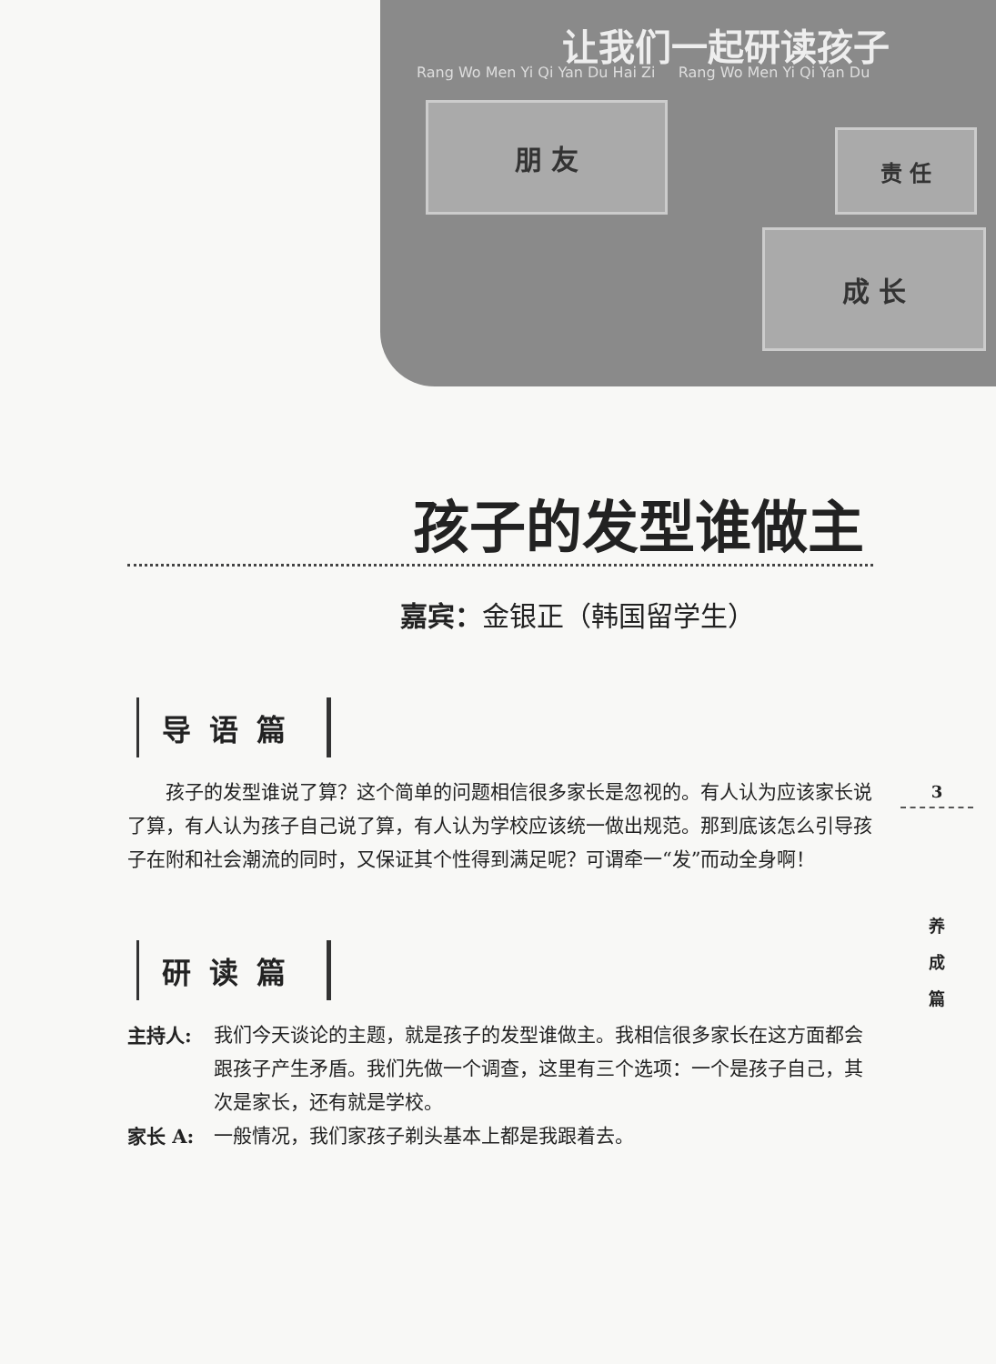让我们一起研读孩子
Rang Wo Men Yi Qi Yan Du Hai Zi Rang Wo Men Yi Qi Yan Du
朋 友
责 任
成 长
孩子的发型谁做主
嘉宾：金银正（韩国留学生）
导语篇
孩子的发型谁说了算？这个简单的问题相信很多家长是忽视的。有人认为应该家长说了算，有人认为孩子自己说了算，有人认为学校应该统一做出规范。那到底该怎么引导孩子在附和社会潮流的同时，又保证其个性得到满足呢？可谓牵一“发”而动全身啊！
研读篇
主持人: 我们今天谈论的主题，就是孩子的发型谁做主。我相信很多家长在这方面都会跟孩子产生矛盾。我们先做一个调查，这里有三个选项：一个是孩子自己，其次是家长，还有就是学校。
家长 A: 一般情况，我们家孩子剃头基本上都是我跟着去。
3
养
成
篇